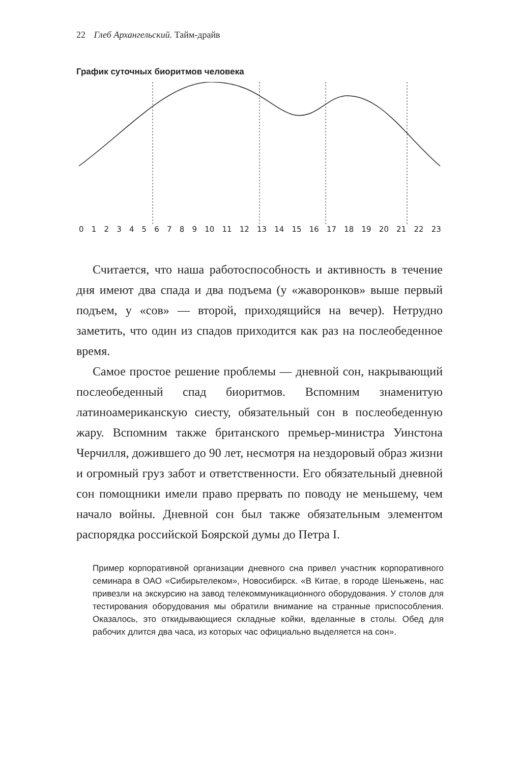22 Глеб Архангельский. Тайм-драйв
График суточных биоритмов человека
0123456789 10 11 12 13 14 15 16 17 18 19 20 21 22 23
Считается, что наша работоспособность и активность в течение дня имеют два спада и два подъема (у «жаворонков» выше первый подъем, у «сов» — второй, приходящийся на вечер). Нетрудно заметить, что один из спадов приходится как раз на послеобеденное время.
Самое простое решение проблемы — дневной сон, накрывающий послеобеденный спад биоритмов. Вспомним знаменитую латиноамериканскую сиесту, обязательный сон в послеобеденную жару. Вспомним также британского премьер-министра Уинстона Черчилля, дожившего до 90 лет, несмотря на нездоровый образ жизни и огромный груз забот и ответственности. Его обязательный дневной сон помощники имели право прервать по поводу не меньшему, чем начало войны. Дневной сон был также обязательным элементом распорядка российской Боярской думы до Петра I.
Пример корпоративной организации дневного сна привел участник корпоративного семинара в ОАО «Сибирьтелеком», Новосибирск. «В Китае, в городе Шеньжень, нас привезли на экскурсию на завод телекоммуникационного оборудования. У столов для тестирования оборудования мы обратили внимание на странные приспособления. Оказалось, это откидывающиеся складные койки, вделанные в столы. Обед для рабочих длится два часа, из которых час официально выделяется на сон».